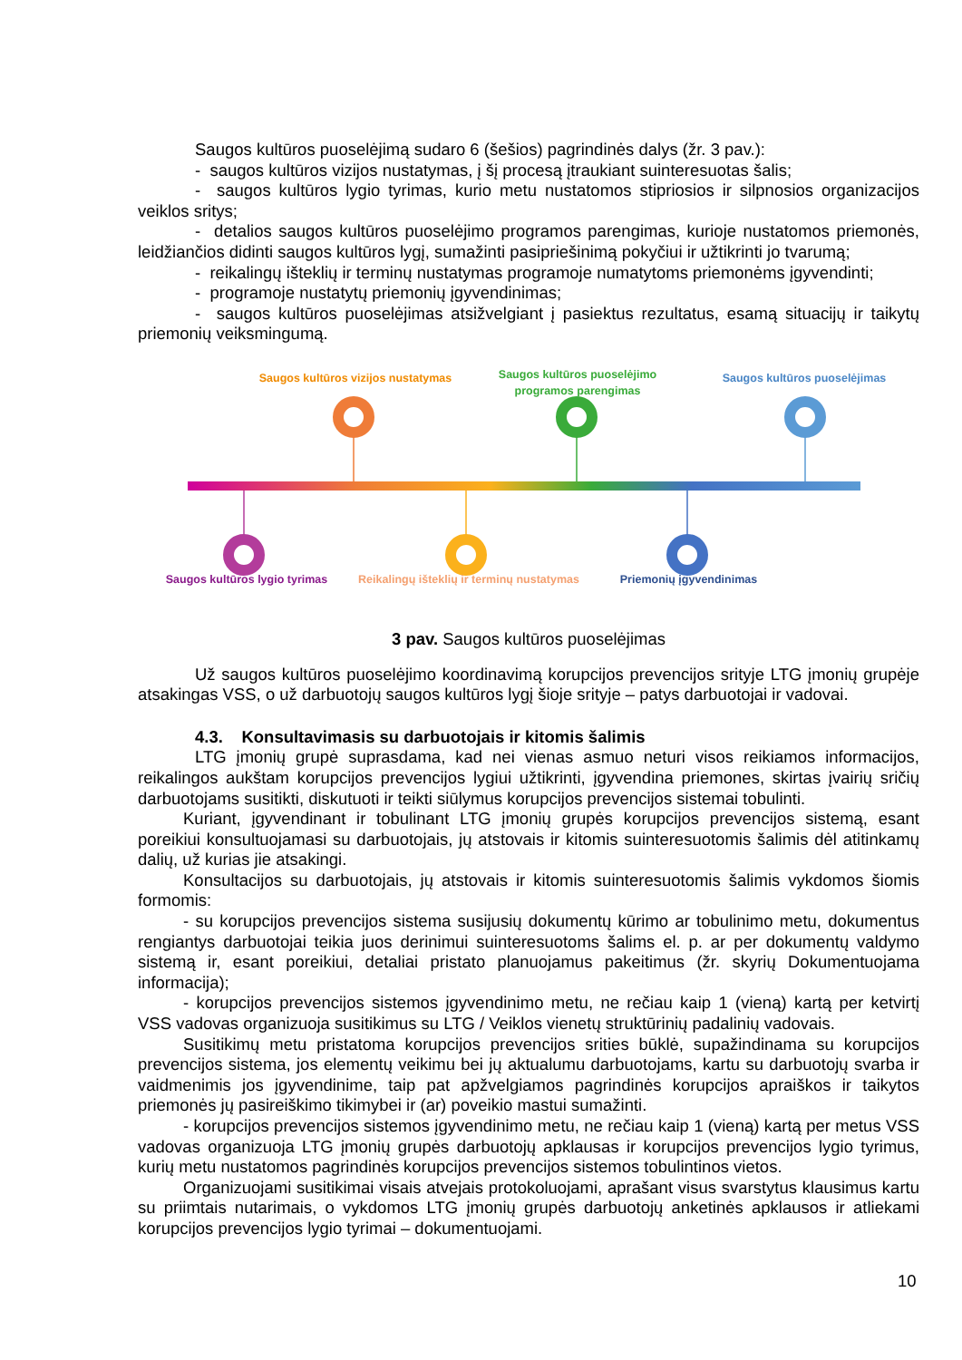Saugos kultūros puoselėjimą sudaro 6 (šešios) pagrindinės dalys (žr. 3 pav.):
- saugos kultūros vizijos nustatymas, į šį procesą įtraukiant suinteresuotas šalis;
- saugos kultūros lygio tyrimas, kurio metu nustatomos stipriosios ir silpnosios organizacijos veiklos sritys;
- detalios saugos kultūros puoselėjimo programos parengimas, kurioje nustatomos priemonės, leidžiančios didinti saugos kultūros lygį, sumažinti pasipriešinimą pokyčiui ir užtikrinti jo tvarumą;
- reikalingų išteklių ir terminų nustatymas programoje numatytoms priemonėms įgyvendinti;
- programoje nustatytų priemonių įgyvendinimas;
- saugos kultūros puoselėjimas atsižvelgiant į pasiektus rezultatus, esamą situacijų ir taikytų priemonių veiksmingumą.
Saugos kultūros vizijos nustatymas
Saugos kultūros puoselėjimo programos parengimas
Saugos kultūros puoselėjimas
Saugos kultūros lygio tyrimas
Reikalingų išteklių ir terminų nustatymas
Priemonių įgyvendinimas
3 pav. Saugos kultūros puoselėjimas
Už saugos kultūros puoselėjimo koordinavimą korupcijos prevencijos srityje LTG įmonių grupėje atsakingas VSS, o už darbuotojų saugos kultūros lygį šioje srityje – patys darbuotojai ir vadovai.
4.3. Konsultavimasis su darbuotojais ir kitomis šalimis
LTG įmonių grupė suprasdama, kad nei vienas asmuo neturi visos reikiamos informacijos, reikalingos aukštam korupcijos prevencijos lygiui užtikrinti, įgyvendina priemones, skirtas įvairių sričių darbuotojams susitikti, diskutuoti ir teikti siūlymus korupcijos prevencijos sistemai tobulinti.
Kuriant, įgyvendinant ir tobulinant LTG įmonių grupės korupcijos prevencijos sistemą, esant poreikiui konsultuojamasi su darbuotojais, jų atstovais ir kitomis suinteresuotomis šalimis dėl atitinkamų dalių, už kurias jie atsakingi.
Konsultacijos su darbuotojais, jų atstovais ir kitomis suinteresuotomis šalimis vykdomos šiomis formomis:
- su korupcijos prevencijos sistema susijusių dokumentų kūrimo ar tobulinimo metu, dokumentus rengiantys darbuotojai teikia juos derinimui suinteresuotoms šalims el. p. ar per dokumentų valdymo sistemą ir, esant poreikiui, detaliai pristato planuojamus pakeitimus (žr. skyrių Dokumentuojama informacija);
- korupcijos prevencijos sistemos įgyvendinimo metu, ne rečiau kaip 1 (vieną) kartą per ketvirtį VSS vadovas organizuoja susitikimus su LTG / Veiklos vienetų struktūrinių padalinių vadovais.
Susitikimų metu pristatoma korupcijos prevencijos srities būklė, supažindinama su korupcijos prevencijos sistema, jos elementų veikimu bei jų aktualumu darbuotojams, kartu su darbuotojų svarba ir vaidmenimis jos įgyvendinime, taip pat apžvelgiamos pagrindinės korupcijos apraiškos ir taikytos priemonės jų pasireiškimo tikimybei ir (ar) poveikio mastui sumažinti.
- korupcijos prevencijos sistemos įgyvendinimo metu, ne rečiau kaip 1 (vieną) kartą per metus VSS vadovas organizuoja LTG įmonių grupės darbuotojų apklausas ir korupcijos prevencijos lygio tyrimus, kurių metu nustatomos pagrindinės korupcijos prevencijos sistemos tobulintinos vietos.
Organizuojami susitikimai visais atvejais protokoluojami, aprašant visus svarstytus klausimus kartu su priimtais nutarimais, o vykdomos LTG įmonių grupės darbuotojų anketinės apklausos ir atliekami korupcijos prevencijos lygio tyrimai – dokumentuojami.
10